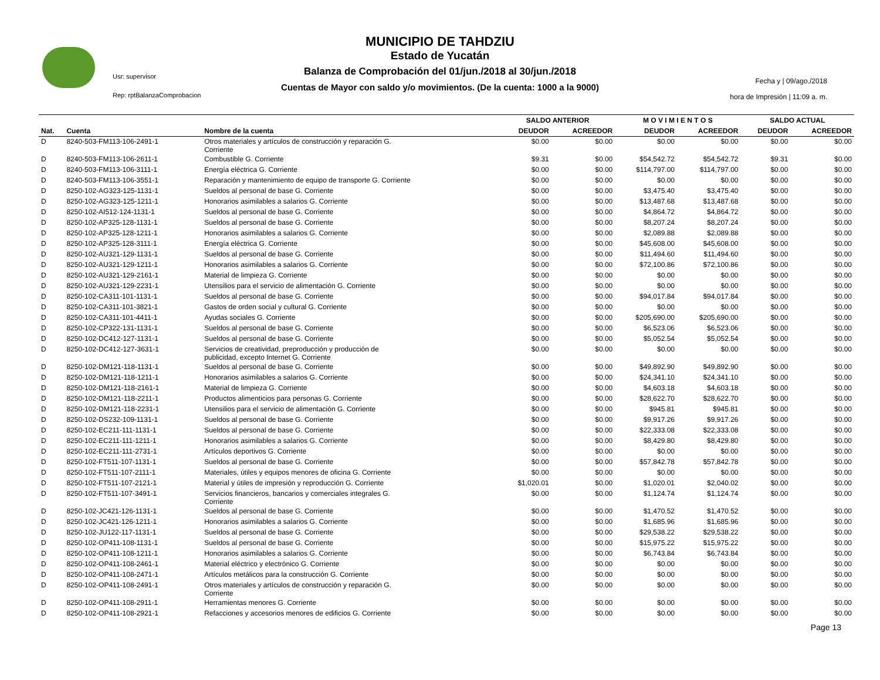MUNICIPIO DE TAHDZIU
Estado de Yucatán
Balanza de Comprobación del 01/jun./2018 al 30/jun./2018
Cuentas de Mayor con saldo y/o movimientos. (De la cuenta: 1000 a la 9000)
Usr: supervisor
Rep: rptBalanzaComprobacion
Fecha y | 09/ago./2018
hora de Impresión | 11:09 a. m.
| | | | SALDO ANTERIOR | | M O V I M I E N T O S | | SALDO ACTUAL | |
| --- | --- | --- | --- | --- | --- | --- | --- | --- |
| Nat. | Cuenta | Nombre de la cuenta | DEUDOR | ACREEDOR | DEUDOR | ACREEDOR | DEUDOR | ACREEDOR |
| D | 8240-503-FM113-106-2491-1 | Otros materiales y artículos de construcción y reparación G. Corriente | $0.00 | $0.00 | $0.00 | $0.00 | $0.00 | $0.00 |
| D | 8240-503-FM113-106-2611-1 | Combustible G. Corriente | $9.31 | $0.00 | $54,542.72 | $54,542.72 | $9.31 | $0.00 |
| D | 8240-503-FM113-106-3111-1 | Energía eléctrica G. Corriente | $0.00 | $0.00 | $114,797.00 | $114,797.00 | $0.00 | $0.00 |
| D | 8240-503-FM113-106-3551-1 | Reparación y mantenimiento de equipo de transporte G. Corriente | $0.00 | $0.00 | $0.00 | $0.00 | $0.00 | $0.00 |
| D | 8250-102-AG323-125-1131-1 | Sueldos al personal de base G. Corriente | $0.00 | $0.00 | $3,475.40 | $3,475.40 | $0.00 | $0.00 |
| D | 8250-102-AG323-125-1211-1 | Honorarios asimilables a salarios G. Corriente | $0.00 | $0.00 | $13,487.68 | $13,487.68 | $0.00 | $0.00 |
| D | 8250-102-AI512-124-1131-1 | Sueldos al personal de base G. Corriente | $0.00 | $0.00 | $4,864.72 | $4,864.72 | $0.00 | $0.00 |
| D | 8250-102-AP325-128-1131-1 | Sueldos al personal de base G. Corriente | $0.00 | $0.00 | $8,207.24 | $8,207.24 | $0.00 | $0.00 |
| D | 8250-102-AP325-128-1211-1 | Honorarios asimilables a salarios G. Corriente | $0.00 | $0.00 | $2,089.88 | $2,089.88 | $0.00 | $0.00 |
| D | 8250-102-AP325-128-3111-1 | Energía eléctrica G. Corriente | $0.00 | $0.00 | $45,608.00 | $45,608.00 | $0.00 | $0.00 |
| D | 8250-102-AU321-129-1131-1 | Sueldos al personal de base G. Corriente | $0.00 | $0.00 | $11,494.60 | $11,494.60 | $0.00 | $0.00 |
| D | 8250-102-AU321-129-1211-1 | Honorarios asimilables a salarios G. Corriente | $0.00 | $0.00 | $72,100.86 | $72,100.86 | $0.00 | $0.00 |
| D | 8250-102-AU321-129-2161-1 | Material de limpieza G. Corriente | $0.00 | $0.00 | $0.00 | $0.00 | $0.00 | $0.00 |
| D | 8250-102-AU321-129-2231-1 | Utensilios para el servicio de alimentación G. Corriente | $0.00 | $0.00 | $0.00 | $0.00 | $0.00 | $0.00 |
| D | 8250-102-CA311-101-1131-1 | Sueldos al personal de base G. Corriente | $0.00 | $0.00 | $94,017.84 | $94,017.84 | $0.00 | $0.00 |
| D | 8250-102-CA311-101-3821-1 | Gastos de orden social y cultural G. Corriente | $0.00 | $0.00 | $0.00 | $0.00 | $0.00 | $0.00 |
| D | 8250-102-CA311-101-4411-1 | Ayudas sociales G. Corriente | $0.00 | $0.00 | $205,690.00 | $205,690.00 | $0.00 | $0.00 |
| D | 8250-102-CP322-131-1131-1 | Sueldos al personal de base G. Corriente | $0.00 | $0.00 | $6,523.06 | $6,523.06 | $0.00 | $0.00 |
| D | 8250-102-DC412-127-1131-1 | Sueldos al personal de base G. Corriente | $0.00 | $0.00 | $5,052.54 | $5,052.54 | $0.00 | $0.00 |
| D | 8250-102-DC412-127-3631-1 | Servicios de creatividad, preproducción y producción de publicidad, excepto Internet G. Corriente | $0.00 | $0.00 | $0.00 | $0.00 | $0.00 | $0.00 |
| D | 8250-102-DM121-118-1131-1 | Sueldos al personal de base G. Corriente | $0.00 | $0.00 | $49,892.90 | $49,892.90 | $0.00 | $0.00 |
| D | 8250-102-DM121-118-1211-1 | Honorarios asimilables a salarios G. Corriente | $0.00 | $0.00 | $24,341.10 | $24,341.10 | $0.00 | $0.00 |
| D | 8250-102-DM121-118-2161-1 | Material de limpieza G. Corriente | $0.00 | $0.00 | $4,603.18 | $4,603.18 | $0.00 | $0.00 |
| D | 8250-102-DM121-118-2211-1 | Productos alimenticios para personas G. Corriente | $0.00 | $0.00 | $28,622.70 | $28,622.70 | $0.00 | $0.00 |
| D | 8250-102-DM121-118-2231-1 | Utensilios para el servicio de alimentación G. Corriente | $0.00 | $0.00 | $945.81 | $945.81 | $0.00 | $0.00 |
| D | 8250-102-DS232-109-1131-1 | Sueldos al personal de base G. Corriente | $0.00 | $0.00 | $9,917.26 | $9,917.26 | $0.00 | $0.00 |
| D | 8250-102-EC211-111-1131-1 | Sueldos al personal de base G. Corriente | $0.00 | $0.00 | $22,333.08 | $22,333.08 | $0.00 | $0.00 |
| D | 8250-102-EC211-111-1211-1 | Honorarios asimilables a salarios G. Corriente | $0.00 | $0.00 | $8,429.80 | $8,429.80 | $0.00 | $0.00 |
| D | 8250-102-EC211-111-2731-1 | Artículos deportivos G. Corriente | $0.00 | $0.00 | $0.00 | $0.00 | $0.00 | $0.00 |
| D | 8250-102-FT511-107-1131-1 | Sueldos al personal de base G. Corriente | $0.00 | $0.00 | $57,842.78 | $57,842.78 | $0.00 | $0.00 |
| D | 8250-102-FT511-107-2111-1 | Materiales, útiles y equipos menores de oficina G. Corriente | $0.00 | $0.00 | $0.00 | $0.00 | $0.00 | $0.00 |
| D | 8250-102-FT511-107-2121-1 | Material y útiles de impresión y reproducción G. Corriente | $1,020.01 | $0.00 | $1,020.01 | $2,040.02 | $0.00 | $0.00 |
| D | 8250-102-FT511-107-3491-1 | Servicios financieros, bancarios y comerciales integrales G. Corriente | $0.00 | $0.00 | $1,124.74 | $1,124.74 | $0.00 | $0.00 |
| D | 8250-102-JC421-126-1131-1 | Sueldos al personal de base G. Corriente | $0.00 | $0.00 | $1,470.52 | $1,470.52 | $0.00 | $0.00 |
| D | 8250-102-JC421-126-1211-1 | Honorarios asimilables a salarios G. Corriente | $0.00 | $0.00 | $1,685.96 | $1,685.96 | $0.00 | $0.00 |
| D | 8250-102-JU122-117-1131-1 | Sueldos al personal de base G. Corriente | $0.00 | $0.00 | $29,538.22 | $29,538.22 | $0.00 | $0.00 |
| D | 8250-102-OP411-108-1131-1 | Sueldos al personal de base G. Corriente | $0.00 | $0.00 | $15,975.22 | $15,975.22 | $0.00 | $0.00 |
| D | 8250-102-OP411-108-1211-1 | Honorarios asimilables a salarios G. Corriente | $0.00 | $0.00 | $6,743.84 | $6,743.84 | $0.00 | $0.00 |
| D | 8250-102-OP411-108-2461-1 | Material eléctrico y electrónico G. Corriente | $0.00 | $0.00 | $0.00 | $0.00 | $0.00 | $0.00 |
| D | 8250-102-OP411-108-2471-1 | Artículos metálicos para la construcción G. Corriente | $0.00 | $0.00 | $0.00 | $0.00 | $0.00 | $0.00 |
| D | 8250-102-OP411-108-2491-1 | Otros materiales y artículos de construcción y reparación G. Corriente | $0.00 | $0.00 | $0.00 | $0.00 | $0.00 | $0.00 |
| D | 8250-102-OP411-108-2911-1 | Herramientas menores G. Corriente | $0.00 | $0.00 | $0.00 | $0.00 | $0.00 | $0.00 |
| D | 8250-102-OP411-108-2921-1 | Refacciones y accesorios menores de edificios G. Corriente | $0.00 | $0.00 | $0.00 | $0.00 | $0.00 | $0.00 |
Page 13